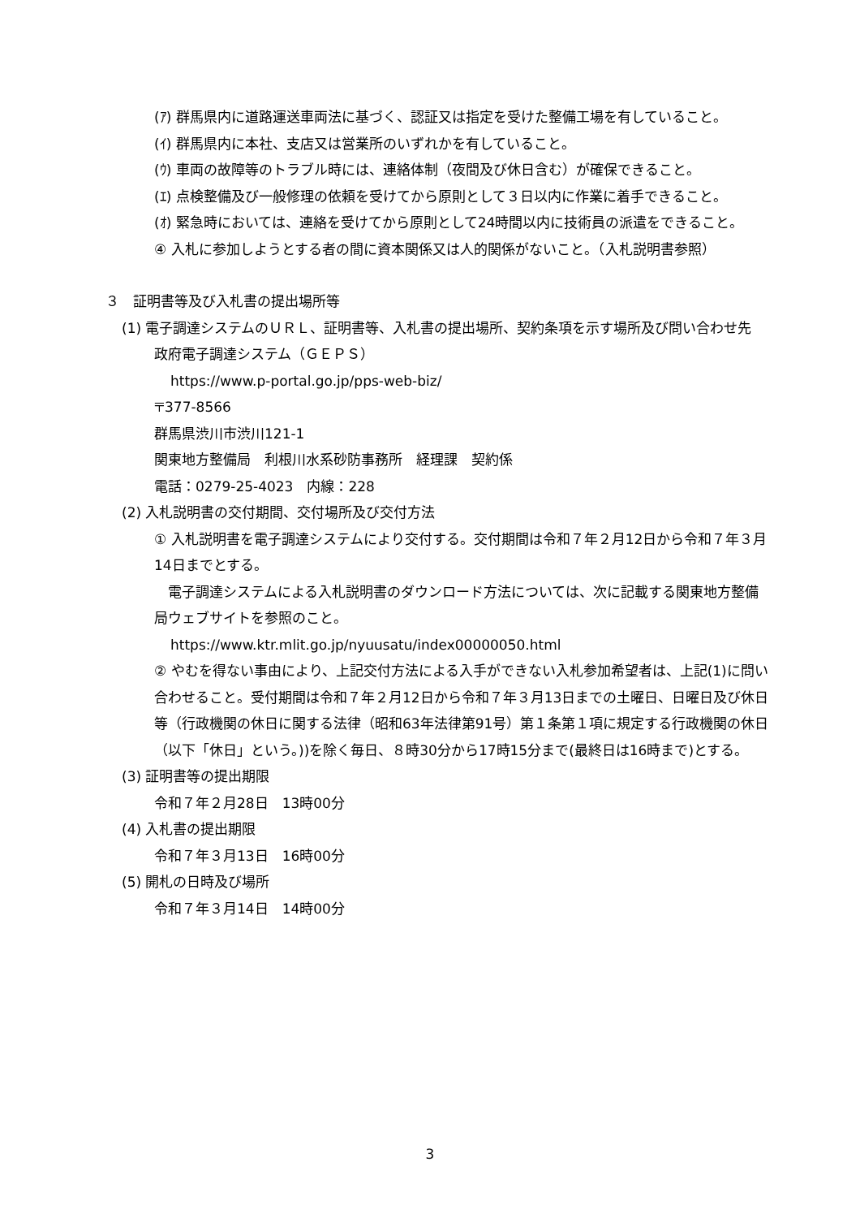(ｱ) 群馬県内に道路運送車両法に基づく、認証又は指定を受けた整備工場を有していること。
(ｲ) 群馬県内に本社、支店又は営業所のいずれかを有していること。
(ｳ) 車両の故障等のトラブル時には、連絡体制（夜間及び休日含む）が確保できること。
(ｴ) 点検整備及び一般修理の依頼を受けてから原則として３日以内に作業に着手できること。
(ｵ) 緊急時においては、連絡を受けてから原則として24時間以内に技術員の派遣をできること。
④ 入札に参加しようとする者の間に資本関係又は人的関係がないこと。（入札説明書参照）
３　証明書等及び入札書の提出場所等
(1) 電子調達システムのＵＲＬ、証明書等、入札書の提出場所、契約条項を示す場所及び問い合わせ先
政府電子調達システム（ＧＥＰＳ）
https://www.p-portal.go.jp/pps-web-biz/
〒377-8566
群馬県渋川市渋川121-1
関東地方整備局　利根川水系砂防事務所　経理課　契約係
電話：0279-25-4023　内線：228
(2) 入札説明書の交付期間、交付場所及び交付方法
① 入札説明書を電子調達システムにより交付する。交付期間は令和７年２月12日から令和７年３月14日までとする。
　電子調達システムによる入札説明書のダウンロード方法については、次に記載する関東地方整備局ウェブサイトを参照のこと。
https://www.ktr.mlit.go.jp/nyuusatu/index00000050.html
② やむを得ない事由により、上記交付方法による入手ができない入札参加希望者は、上記(1)に問い合わせること。受付期間は令和７年２月12日から令和７年３月13日までの土曜日、日曜日及び休日等（行政機関の休日に関する法律（昭和63年法律第91号）第１条第１項に規定する行政機関の休日（以下「休日」という。))を除く毎日、８時30分から17時15分まで(最終日は16時まで)とする。
(3) 証明書等の提出期限
令和７年２月28日　13時00分
(4) 入札書の提出期限
令和７年３月13日　16時00分
(5) 開札の日時及び場所
令和７年３月14日　14時00分
3